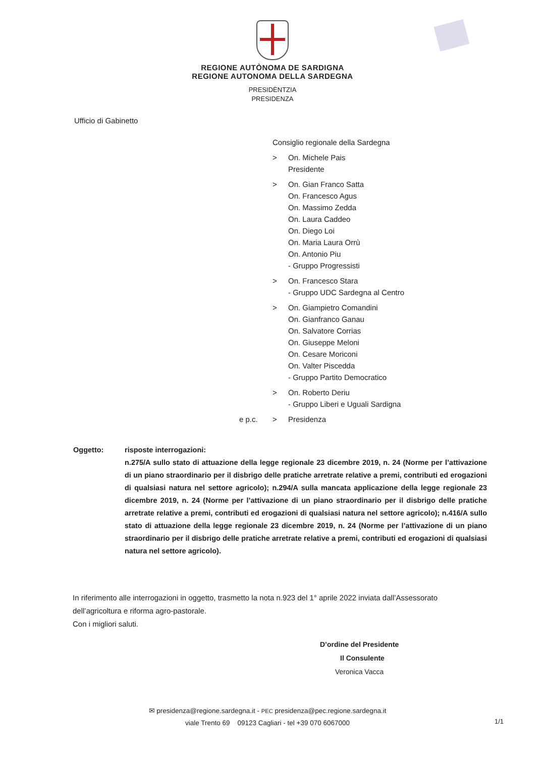REGIONE AUTÒNOMA DE SARDIGNA
REGIONE AUTONOMA DELLA SARDEGNA
PRESIDÈNTZIA
PRESIDENZA
Ufficio di Gabinetto
Consiglio regionale della Sardegna
> On. Michele Pais
Presidente
> On. Gian Franco Satta
On. Francesco Agus
On. Massimo Zedda
On. Laura Caddeo
On. Diego Loi
On. Maria Laura Orrù
On. Antonio Piu
- Gruppo Progressisti
> On. Francesco Stara
- Gruppo UDC Sardegna al Centro
> On. Giampietro Comandini
On. Gianfranco Ganau
On. Salvatore Corrias
On. Giuseppe Meloni
On. Cesare Moriconi
On. Valter Piscedda
- Gruppo Partito Democratico
> On. Roberto Deriu
- Gruppo Liberi e Uguali Sardigna
e p.c. > Presidenza
Oggetto: risposte interrogazioni:
n.275/A sullo stato di attuazione della legge regionale 23 dicembre 2019, n. 24 (Norme per l’attivazione di un piano straordinario per il disbrigo delle pratiche arretrate relative a premi, contributi ed erogazioni di qualsiasi natura nel settore agricolo); n.294/A sulla mancata applicazione della legge regionale 23 dicembre 2019, n. 24 (Norme per l’attivazione di un piano straordinario per il disbrigo delle pratiche arretrate relative a premi, contributi ed erogazioni di qualsiasi natura nel settore agricolo); n.416/A sullo stato di attuazione della legge regionale 23 dicembre 2019, n. 24 (Norme per l’attivazione di un piano straordinario per il disbrigo delle pratiche arretrate relative a premi, contributi ed erogazioni di qualsiasi natura nel settore agricolo).
In riferimento alle interrogazioni in oggetto, trasmetto la nota n.923 del 1° aprile 2022 inviata dall’Assessorato dell’agricoltura e riforma agro-pastorale.
Con i migliori saluti.
D’ordine del Presidente
Il Consulente
Veronica Vacca
✉ presidenza@regione.sardegna.it - PEC presidenza@pec.regione.sardegna.it
viale Trento 69 09123 Cagliari - tel +39 070 6067000
1/1